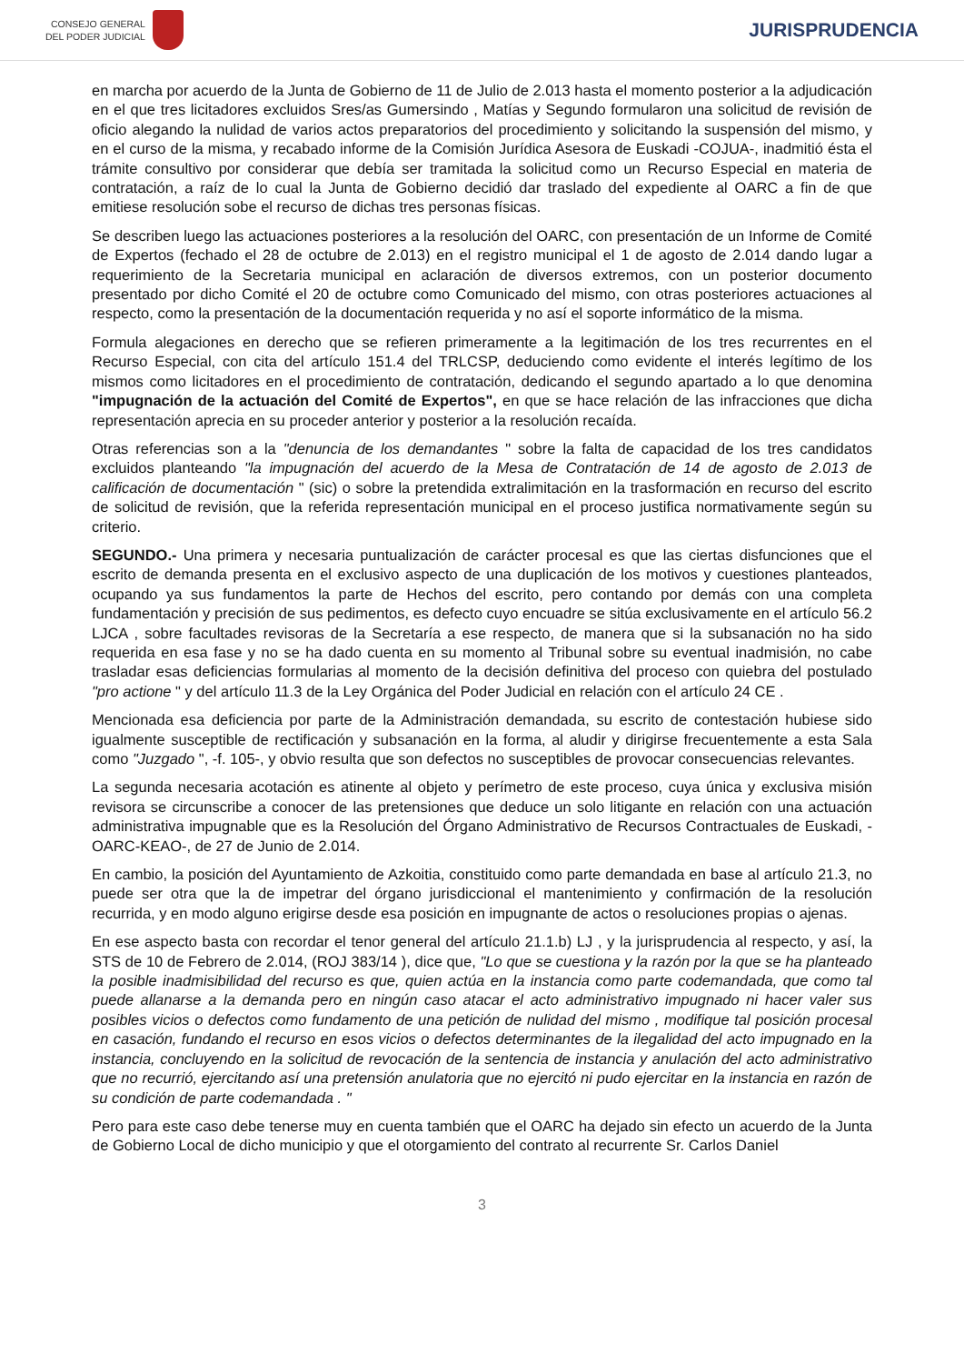CONSEJO GENERAL
DEL PODER JUDICIAL
JURISPRUDENCIA
en marcha por acuerdo de la Junta de Gobierno de 11 de Julio de 2.013 hasta el momento posterior a la adjudicación en el que tres licitadores excluidos Sres/as Gumersindo , Matías y Segundo formularon una solicitud de revisión de oficio alegando la nulidad de varios actos preparatorios del procedimiento y solicitando la suspensión del mismo, y en el curso de la misma, y recabado informe de la Comisión Jurídica Asesora de Euskadi -COJUA-, inadmitió ésta el trámite consultivo por considerar que debía ser tramitada la solicitud como un Recurso Especial en materia de contratación, a raíz de lo cual la Junta de Gobierno decidió dar traslado del expediente al OARC a fin de que emitiese resolución sobe el recurso de dichas tres personas físicas.
Se describen luego las actuaciones posteriores a la resolución del OARC, con presentación de un Informe de Comité de Expertos (fechado el 28 de octubre de 2.013) en el registro municipal el 1 de agosto de 2.014 dando lugar a requerimiento de la Secretaria municipal en aclaración de diversos extremos, con un posterior documento presentado por dicho Comité el 20 de octubre como Comunicado del mismo, con otras posteriores actuaciones al respecto, como la presentación de la documentación requerida y no así el soporte informático de la misma.
Formula alegaciones en derecho que se refieren primeramente a la legitimación de los tres recurrentes en el Recurso Especial, con cita del artículo 151.4 del TRLCSP, deduciendo como evidente el interés legítimo de los mismos como licitadores en el procedimiento de contratación, dedicando el segundo apartado a lo que denomina "impugnación de la actuación del Comité de Expertos", en que se hace relación de las infracciones que dicha representación aprecia en su proceder anterior y posterior a la resolución recaída.
Otras referencias son a la "denuncia de los demandantes " sobre la falta de capacidad de los tres candidatos excluidos planteando "la impugnación del acuerdo de la Mesa de Contratación de 14 de agosto de 2.013 de calificación de documentación " (sic) o sobre la pretendida extralimitación en la trasformación en recurso del escrito de solicitud de revisión, que la referida representación municipal en el proceso justifica normativamente según su criterio.
SEGUNDO.- Una primera y necesaria puntualización de carácter procesal es que las ciertas disfunciones que el escrito de demanda presenta en el exclusivo aspecto de una duplicación de los motivos y cuestiones planteados, ocupando ya sus fundamentos la parte de Hechos del escrito, pero contando por demás con una completa fundamentación y precisión de sus pedimentos, es defecto cuyo encuadre se sitúa exclusivamente en el artículo 56.2 LJCA , sobre facultades revisoras de la Secretaría a ese respecto, de manera que si la subsanación no ha sido requerida en esa fase y no se ha dado cuenta en su momento al Tribunal sobre su eventual inadmisión, no cabe trasladar esas deficiencias formularias al momento de la decisión definitiva del proceso con quiebra del postulado "pro actione " y del artículo 11.3 de la Ley Orgánica del Poder Judicial en relación con el artículo 24 CE .
Mencionada esa deficiencia por parte de la Administración demandada, su escrito de contestación hubiese sido igualmente susceptible de rectificación y subsanación en la forma, al aludir y dirigirse frecuentemente a esta Sala como "Juzgado ", -f. 105-, y obvio resulta que son defectos no susceptibles de provocar consecuencias relevantes.
La segunda necesaria acotación es atinente al objeto y perímetro de este proceso, cuya única y exclusiva misión revisora se circunscribe a conocer de las pretensiones que deduce un solo litigante en relación con una actuación administrativa impugnable que es la Resolución del Órgano Administrativo de Recursos Contractuales de Euskadi, -OARC-KEAO-, de 27 de Junio de 2.014.
En cambio, la posición del Ayuntamiento de Azkoitia, constituido como parte demandada en base al artículo 21.3, no puede ser otra que la de impetrar del órgano jurisdiccional el mantenimiento y confirmación de la resolución recurrida, y en modo alguno erigirse desde esa posición en impugnante de actos o resoluciones propias o ajenas.
En ese aspecto basta con recordar el tenor general del artículo 21.1.b) LJ , y la jurisprudencia al respecto, y así, la STS de 10 de Febrero de 2.014, (ROJ 383/14 ), dice que, "Lo que se cuestiona y la razón por la que se ha planteado la posible inadmisibilidad del recurso es que, quien actúa en la instancia como parte codemandada, que como tal puede allanarse a la demanda pero en ningún caso atacar el acto administrativo impugnado ni hacer valer sus posibles vicios o defectos como fundamento de una petición de nulidad del mismo , modifique tal posición procesal en casación, fundando el recurso en esos vicios o defectos determinantes de la ilegalidad del acto impugnado en la instancia, concluyendo en la solicitud de revocación de la sentencia de instancia y anulación del acto administrativo que no recurrió, ejercitando así una pretensión anulatoria que no ejercitó ni pudo ejercitar en la instancia en razón de su condición de parte codemandada . "
Pero para este caso debe tenerse muy en cuenta también que el OARC ha dejado sin efecto un acuerdo de la Junta de Gobierno Local de dicho municipio y que el otorgamiento del contrato al recurrente Sr. Carlos Daniel
3